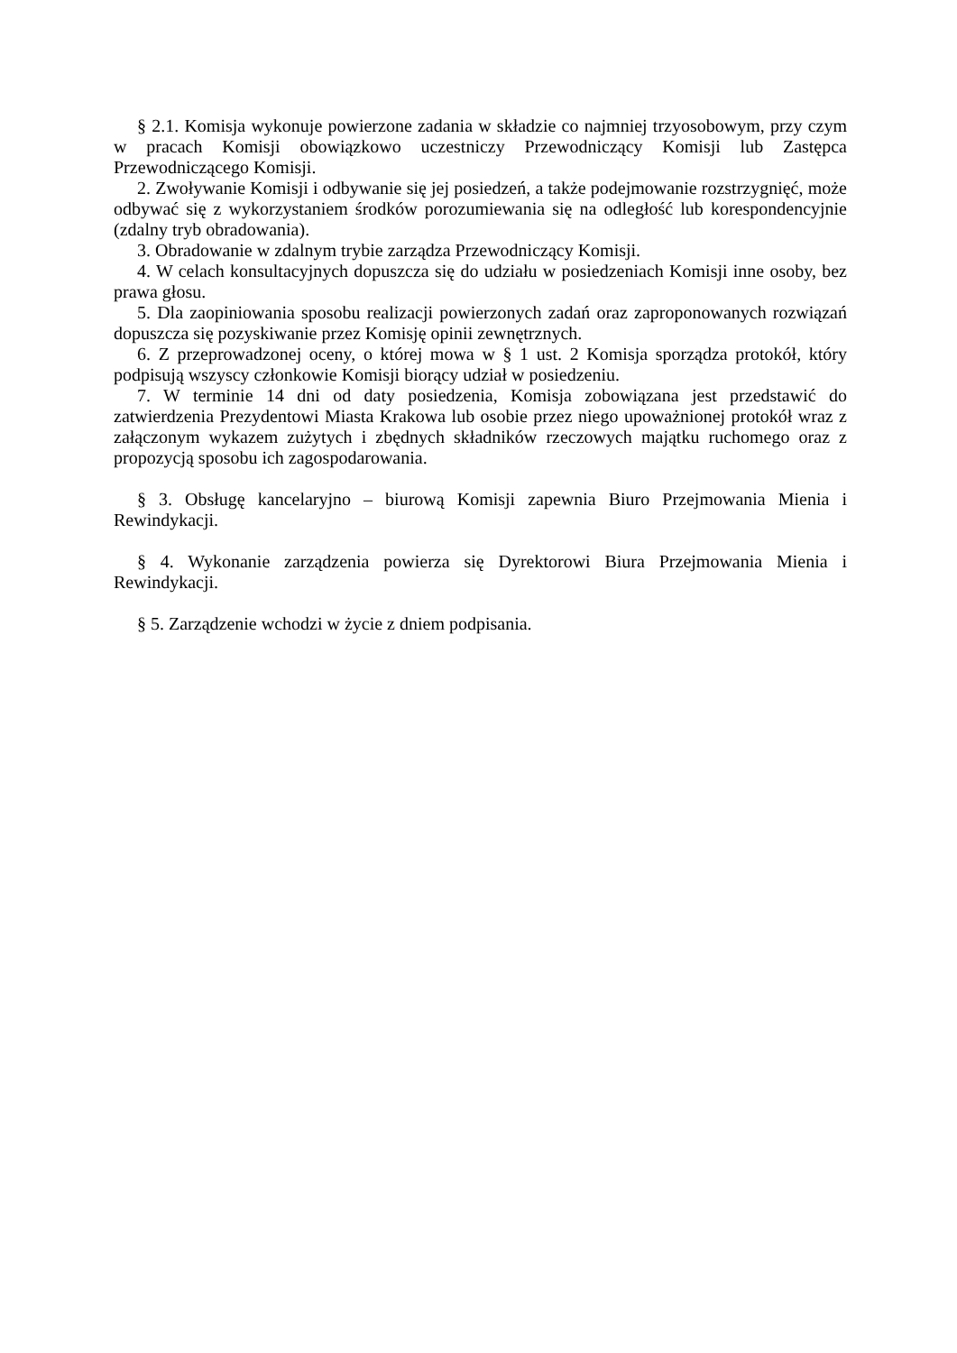§ 2.1. Komisja wykonuje powierzone zadania w składzie co najmniej trzyosobowym, przy czym w pracach Komisji obowiązkowo uczestniczy Przewodniczący Komisji lub Zastępca Przewodniczącego Komisji.
2. Zwoływanie Komisji i odbywanie się jej posiedzeń, a także podejmowanie rozstrzygnięć, może odbywać się z wykorzystaniem środków porozumiewania się na odległość lub korespondencyjnie (zdalny tryb obradowania).
3. Obradowanie w zdalnym trybie zarządza Przewodniczący Komisji.
4. W celach konsultacyjnych dopuszcza się do udziału w posiedzeniach Komisji inne osoby, bez prawa głosu.
5. Dla zaopiniowania sposobu realizacji powierzonych zadań oraz zaproponowanych rozwiązań dopuszcza się pozyskiwanie przez Komisję opinii zewnętrznych.
6. Z przeprowadzonej oceny, o której mowa w § 1 ust. 2 Komisja sporządza protokół, który podpisują wszyscy członkowie Komisji biorący udział w posiedzeniu.
7. W terminie 14 dni od daty posiedzenia, Komisja zobowiązana jest przedstawić do zatwierdzenia Prezydentowi Miasta Krakowa lub osobie przez niego upoważnionej protokół wraz z załączonym wykazem zużytych i zbędnych składników rzeczowych majątku ruchomego oraz z propozycją sposobu ich zagospodarowania.
§ 3. Obsługę kancelaryjno – biurową Komisji zapewnia Biuro Przejmowania Mienia i Rewindykacji.
§ 4. Wykonanie zarządzenia powierza się Dyrektorowi Biura Przejmowania Mienia i Rewindykacji.
§ 5. Zarządzenie wchodzi w życie z dniem podpisania.